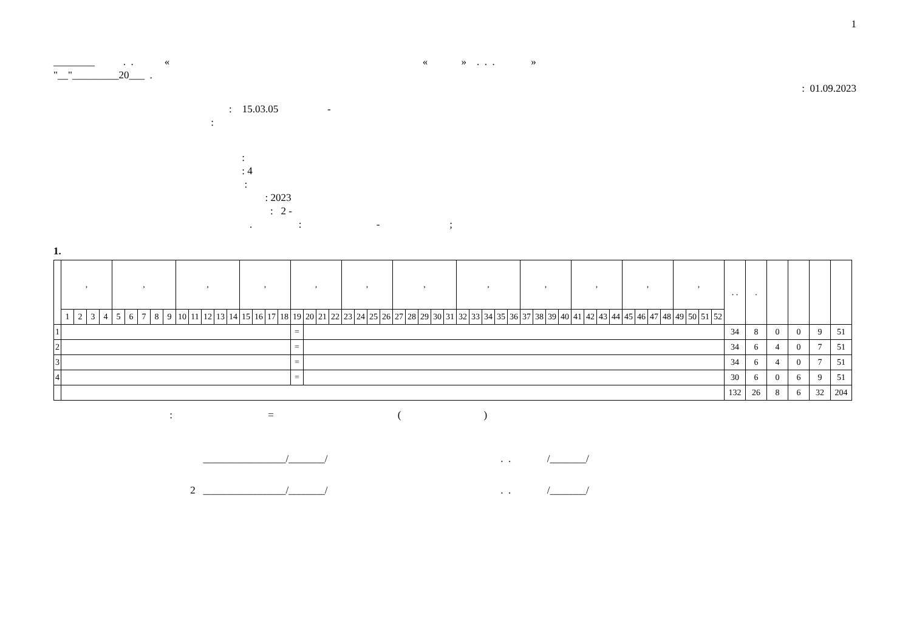1
________ . . « « » . . . »
"__"_________20___ .
: 01.09.2023
: 15.03.05 -
:
:
: 4
:
: 2023
: 2 -
. : - ;
1.
| | , | | | | , | | | | | , | | | | | , | | | | , | | | | , | | | | , | | | | | , | | | | | , | | | | , | | | | , | | | | , | | | | . . | . | | | | |
| | 1 | 2 | 3 | 4 | 5 | 6 | 7 | 8 | 9 | 10 | 11 | 12 | 13 | 14 | 15 | 16 | 17 | 18 | 19 | 20 | 21 | 22 | 23 | 24 | 25 | 26 | 27 | 28 | 29 | 30 | 31 | 32 | 33 | 34 | 35 | 36 | 37 | 38 | 39 | 40 | 41 | 42 | 43 | 44 | 45 | 46 | 47 | 48 | 49 | 50 | 51 | 52 | | | | | | |
| 1 | | | | | | | | | | | | | | | | | | | = | | | | | | | | | | | | | | | | | | | | | | | | | | | | | | | | | | 34 | 8 | 0 | 0 | 9 | 51 |
| 2 | | | | | | | | | | | | | | | | | | | = | | | | | | | | | | | | | | | | | | | | | | | | | | | | | | | | | | 34 | 6 | 4 | 0 | 7 | 51 |
| 3 | | | | | | | | | | | | | | | | | | | = | | | | | | | | | | | | | | | | | | | | | | | | | | | | | | | | | | 34 | 6 | 4 | 0 | 7 | 51 |
| 4 | | | | | | | | | | | | | | | | | | | = | | | | | | | | | | | | | | | | | | | | | | | | | | | | | | | | | | 30 | 6 | 0 | 6 | 9 | 51 |
| | | | | | | | | | | | | | | | | | | | | | | | | | | | | | | | | | | | | | | | | | | | | | | | | | | | | | 132 | 26 | 8 | 6 | 32 | 204 |
: = ( )
________________/_______/ . . /_______/
2 ________________/_______/ . . /_______/